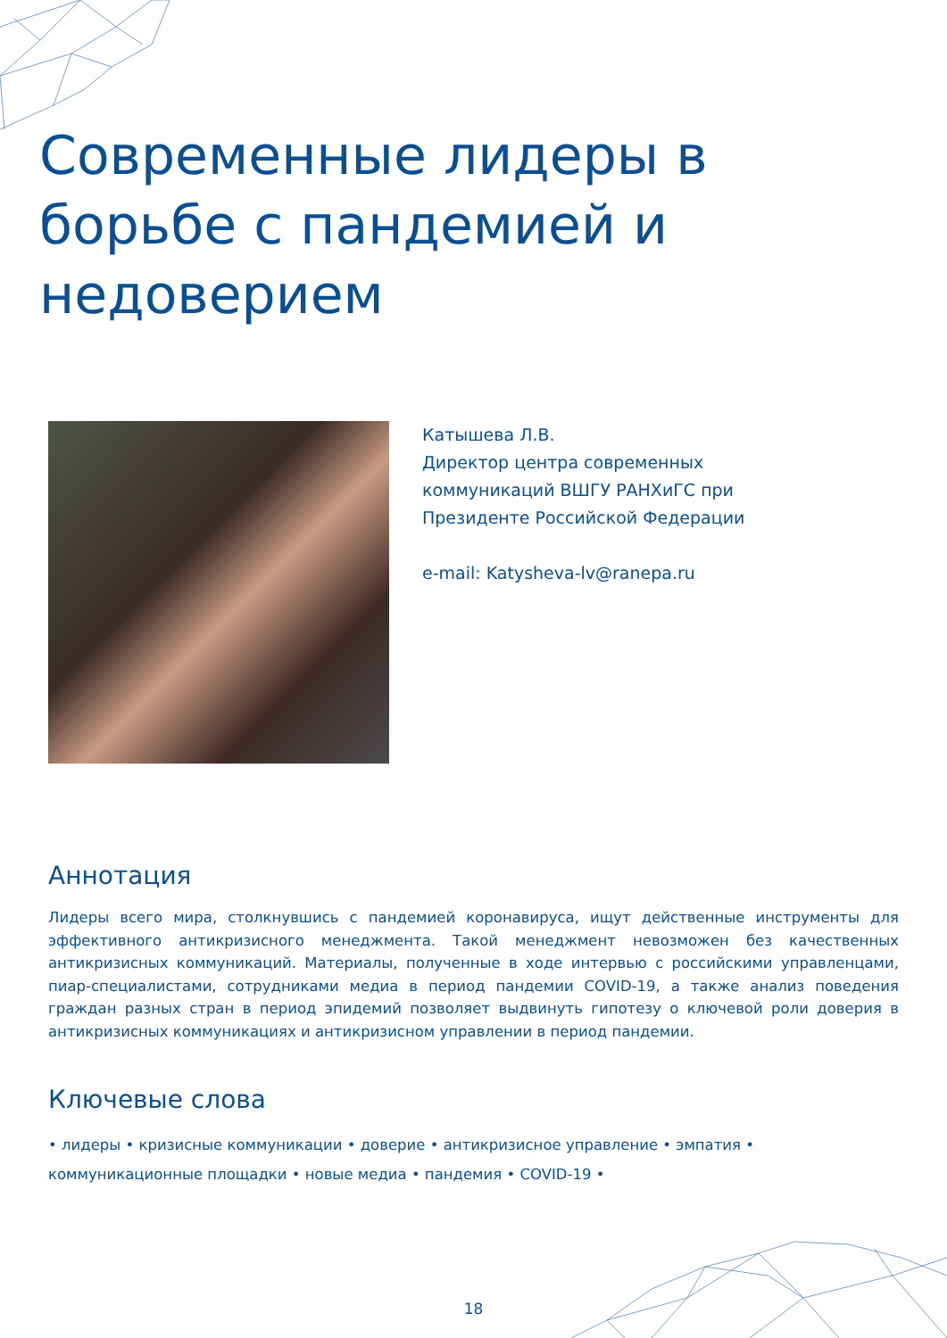Современные лидеры в борьбе с пандемией и недоверием
Катышева Л.В.
Директор центра современных
коммуникаций ВШГУ РАНХиГС при
Президенте Российской Федерации
e-mail: Katysheva-lv@ranepa.ru
Аннотация
Лидеры всего мира, столкнувшись с пандемией коронавируса, ищут действенные инструменты для эффективного антикризисного менеджмента. Такой менеджмент невозможен без качественных антикризисных коммуникаций. Материалы, полученные в ходе интервью с российскими управленцами, пиар-специалистами, сотрудниками медиа в период пандемии COVID-19, а также анализ поведения граждан разных стран в период эпидемий позволяет выдвинуть гипотезу о ключевой роли доверия в антикризисных коммуникациях и антикризисном управлении в период пандемии.
Ключевые слова
• лидеры • кризисные коммуникации • доверие • антикризисное управление • эмпатия • коммуникационные площадки • новые медиа • пандемия • COVID-19 •
18